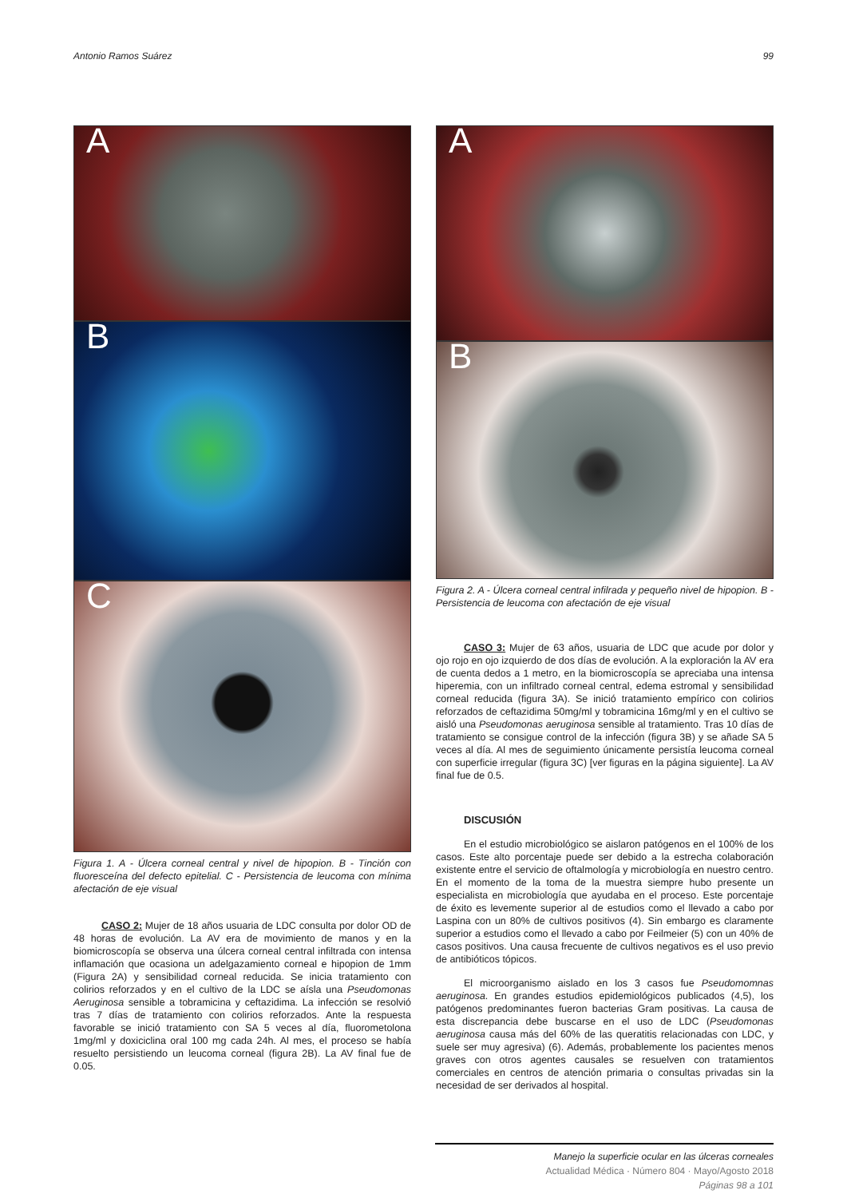Antonio Ramos Suárez 99
A
B
C
Figura 1. A - Úlcera corneal central y nivel de hipopion. B - Tinción con fluoresceína del defecto epitelial. C - Persistencia de leucoma con mínima afectación de eje visual
CASO 2: Mujer de 18 años usuaria de LDC consulta por dolor OD de 48 horas de evolución. La AV era de movimiento de manos y en la biomicroscopía se observa una úlcera corneal central infiltrada con intensa inflamación que ocasiona un adelgazamiento corneal e hipopion de 1mm (Figura 2A) y sensibilidad corneal reducida. Se inicia tratamiento con colirios reforzados y en el cultivo de la LDC se aísla una Pseudomonas Aeruginosa sensible a tobramicina y ceftazidima. La infección se resolvió tras 7 días de tratamiento con colirios reforzados. Ante la respuesta favorable se inició tratamiento con SA 5 veces al día, fluorometolona 1mg/ml y doxiciclina oral 100 mg cada 24h. Al mes, el proceso se había resuelto persistiendo un leucoma corneal (figura 2B). La AV final fue de 0.05.
A
B
Figura 2. A - Úlcera corneal central infilrada y pequeño nivel de hipopion. B - Persistencia de leucoma con afectación de eje visual
CASO 3: Mujer de 63 años, usuaria de LDC que acude por dolor y ojo rojo en ojo izquierdo de dos días de evolución. A la exploración la AV era de cuenta dedos a 1 metro, en la biomicroscopía se apreciaba una intensa hiperemia, con un infiltrado corneal central, edema estromal y sensibilidad corneal reducida (figura 3A). Se inició tratamiento empírico con colirios reforzados de ceftazidima 50mg/ml y tobramicina 16mg/ml y en el cultivo se aisló una Pseudomonas aeruginosa sensible al tratamiento. Tras 10 días de tratamiento se consigue control de la infección (figura 3B) y se añade SA 5 veces al día. Al mes de seguimiento únicamente persistía leucoma corneal con superficie irregular (figura 3C) [ver figuras en la página siguiente]. La AV final fue de 0.5.
DISCUSIÓN
En el estudio microbiológico se aislaron patógenos en el 100% de los casos. Este alto porcentaje puede ser debido a la estrecha colaboración existente entre el servicio de oftalmología y microbiología en nuestro centro. En el momento de la toma de la muestra siempre hubo presente un especialista en microbiología que ayudaba en el proceso. Este porcentaje de éxito es levemente superior al de estudios como el llevado a cabo por Laspina con un 80% de cultivos positivos (4). Sin embargo es claramente superior a estudios como el llevado a cabo por Feilmeier (5) con un 40% de casos positivos. Una causa frecuente de cultivos negativos es el uso previo de antibióticos tópicos.
El microorganismo aislado en los 3 casos fue Pseudomomnas aeruginosa. En grandes estudios epidemiológicos publicados (4,5), los patógenos predominantes fueron bacterias Gram positivas. La causa de esta discrepancia debe buscarse en el uso de LDC (Pseudomonas aeruginosa causa más del 60% de las queratitis relacionadas con LDC, y suele ser muy agresiva) (6). Además, probablemente los pacientes menos graves con otros agentes causales se resuelven con tratamientos comerciales en centros de atención primaria o consultas privadas sin la necesidad de ser derivados al hospital.
Manejo la superficie ocular en las úlceras corneales
Actualidad Médica · Número 804 · Mayo/Agosto 2018
Páginas 98 a 101